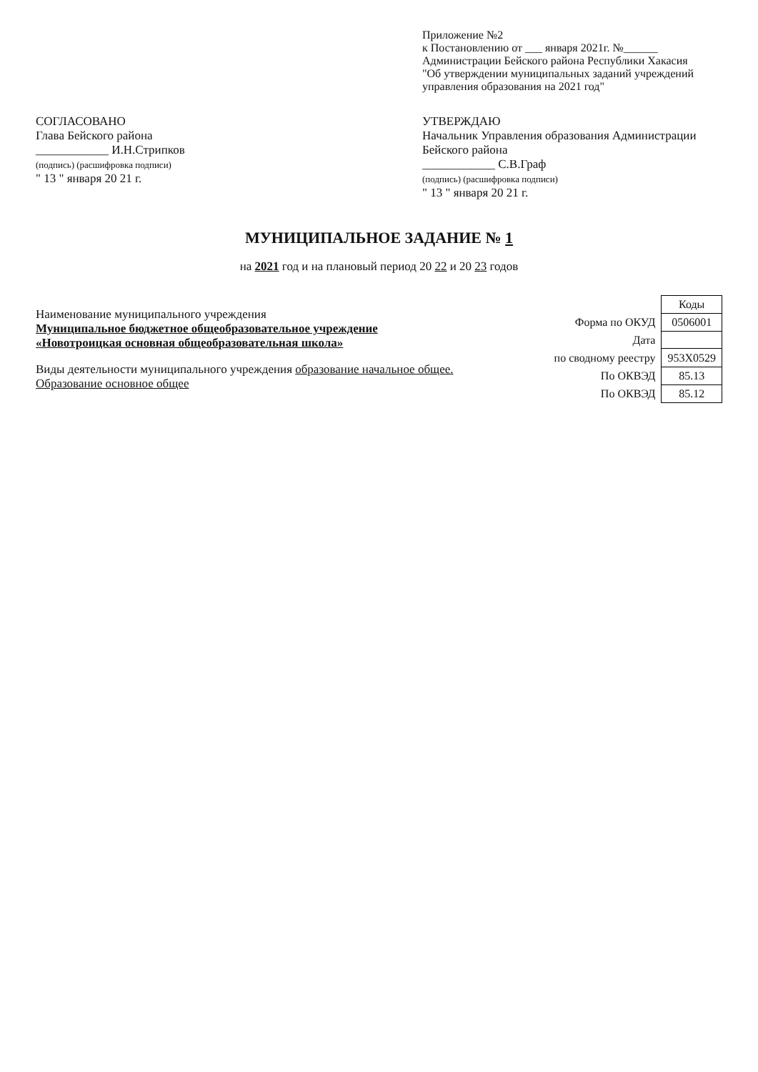Приложение №2
к Постановлению от ___ января 2021г. №______
Администрации Бейского района Республики Хакасия
"Об утверждении муниципальных заданий учреждений управления образования на 2021 год"
СОГЛАСОВАНО
Глава Бейского района
____________ И.Н.Стрипков
(подпись) (расшифровка подписи)
" 13 " января 20 21 г.
УТВЕРЖДАЮ
Начальник Управления образования Администрации Бейского района
____________ С.В.Граф
(подпись) (расшифровка подписи)
" 13 " января 20 21 г.
МУНИЦИПАЛЬНОЕ ЗАДАНИЕ № 1
на 2021 год и на плановый период 20 22 и 20 23 годов
Наименование муниципального учреждения
Муниципальное бюджетное общеобразовательное учреждение «Новотроицкая основная общеобразовательная школа»
Виды деятельности муниципального учреждения образование начальное общее. Образование основное общее
| | Коды |
| Форма по ОКУД | 0506001 |
| Дата | |
| по сводному реестру | 953Х0529 |
| По ОКВЭД | 85.13 |
| По ОКВЭД | 85.12 |